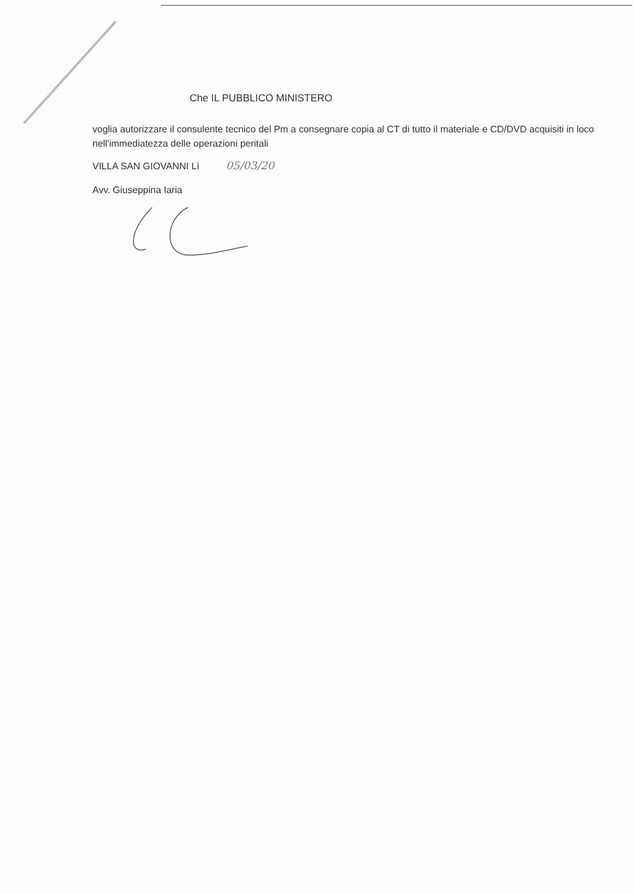Che IL PUBBLICO MINISTERO
voglia autorizzare il consulente tecnico del Pm a consegnare copia al CT di tutto il materiale e CD/DVD acquisiti in loco nell'immediatezza delle operazioni peritali
VILLA SAN GIOVANNI Lì 05/03/20
Avv. Giuseppina Iaria